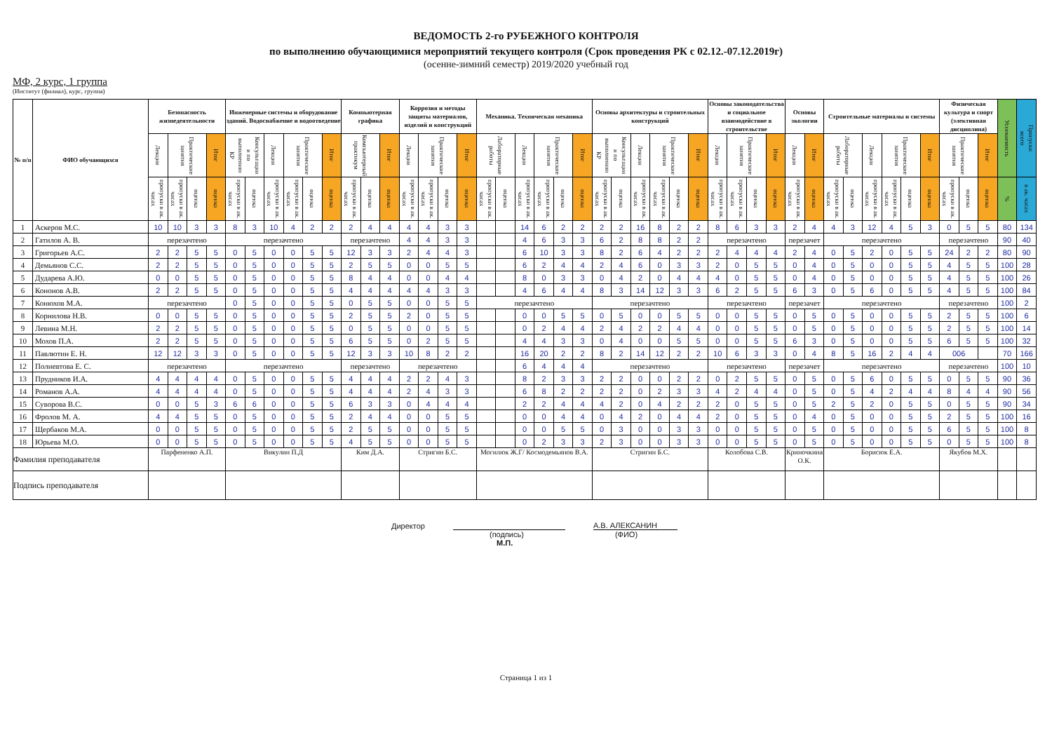ВЕДОМОСТЬ 2-го РУБЕЖНОГО КОНТРОЛЯ
по выполнению обучающимися мероприятий текущего контроля (Срок проведения РК с 02.12.-07.12.2019г)
(осенне-зимний семестр) 2019/2020 учебный год
МФ, 2 курс, 1 группа
(Институт (филиал), курс, группа)
| № п/п | ФИО обучающихся | Безопасность жизнедеятельности | | | | Инженерные системы и оборудование зданий. Водоснабжение и водоотведение | | | | | | Компьютерная графика | | | Коррозия и методы защиты материалов, изделий и конструкций | | | | Механика. Техническая механика | | | | | | Основы архитектуры и строительных конструкций | | | | | | Основы законодательства и социальное взаимодействие в строительстве | | | | Основы экологии | | Строительные материалы и системы | | | | | | Физическая культура и спорт (элективная дисциплина) | | | Успеваемость | Пропуски всего |
| --- | --- | --- | --- | --- | --- | --- | --- | --- | --- | --- | --- | --- | --- | --- | --- | --- | --- | --- | --- | --- | --- | --- | --- | --- | --- | --- | --- | --- | --- | --- | --- | --- | --- | --- | --- | --- | --- | --- | --- | --- | --- | --- | --- | --- | --- | --- | --- |
| | | Лекции | Практические занятия | | Итог | Консультации и по выполнению КР | | Лекции | Практические занятия | | Итог | Компьютерный практикум | | Итог | Лекции | Практические занятия | | Итог | Лабораторные работы | | Лекции | Практические занятия | | Итог | Консультации и по выполнению КР | | Лекции | Практические занятия | | Итог | Лекции | Практические занятия | | Итог | Лекции | Итог | Лабораторные работы | | Лекции | Практические занятия | | Итог | Практические занятия | | Итог | | |
| | | пропуски в ак. часах | пропуски в ак. часах | оценка | оценка | пропуски в ак. часах | оценка | пропуски в ак. часах | пропуски в ак. часах | оценка | оценка | пропуски в ак. часах | оценка | оценка | пропуски в ак. часах | пропуски в ак. часах | оценка | оценка | пропуски в ак. часах | оценка | пропуски в ак. часах | пропуски в ак. часах | оценка | оценка | пропуски в ак. часах | оценка | пропуски в ак. часах | пропуски в ак. часах | оценка | оценка | пропуски в ак. часах | пропуски в ак. часах | оценка | оценка | пропуски в ак. часах | оценка | пропуски в ак. часах | оценка | пропуски в ак. часах | пропуски в ак. часах | оценка | оценка | пропуски в ак. часах | оценка | оценка | % | в ак. часах |
| 1 | Аскеров М.С. | 10 | 10 | 3 | 3 | 8 | 3 | 10 | 4 | 2 | 2 | 2 | 4 | 4 | 4 | 4 | 3 | 3 | | | 14 | 6 | 2 | 2 | 2 | 2 | 16 | 8 | 2 | 2 | 8 | 6 | 3 | 3 | 2 | 4 | 4 | 3 | 12 | 4 | 5 | 3 | 0 | 5 | 5 | 80 | 134 |
| 2 | Гатилов А. В. | перезачтено | | | | перезачтено | | | | | | перезачтено | | | 4 | 4 | 3 | 3 | | | 4 | 6 | 3 | 3 | 6 | 2 | 8 | 8 | 2 | 2 | перезачтено | | | | перезачет | | перезачтено | | | | | | перезачтено | | | 90 | 40 |
| 3 | Григорьев А.С. | 2 | 2 | 5 | 5 | 0 | 5 | 0 | 0 | 5 | 5 | 12 | 3 | 3 | 2 | 4 | 4 | 3 | | | 6 | 10 | 3 | 3 | 8 | 2 | 6 | 4 | 2 | 2 | 2 | 4 | 4 | 4 | 2 | 4 | 0 | 5 | 2 | 0 | 5 | 5 | 24 | 2 | 2 | 80 | 90 |
| 4 | Демьянов С.С. | 2 | 2 | 5 | 5 | 0 | 5 | 0 | 0 | 5 | 5 | 2 | 5 | 5 | 0 | 0 | 5 | 5 | | | 6 | 2 | 4 | 4 | 2 | 4 | 6 | 0 | 3 | 3 | 2 | 0 | 5 | 5 | 0 | 4 | 0 | 5 | 0 | 0 | 5 | 5 | 4 | 5 | 5 | 100 | 28 |
| 5 | Дударева А.Ю. | 0 | 0 | 5 | 5 | 0 | 5 | 0 | 0 | 5 | 5 | 8 | 4 | 4 | 0 | 0 | 4 | 4 | | | 8 | 0 | 3 | 3 | 0 | 4 | 2 | 0 | 4 | 4 | 4 | 0 | 5 | 5 | 0 | 4 | 0 | 5 | 0 | 0 | 5 | 5 | 4 | 5 | 5 | 100 | 26 |
| 6 | Кононов А.В. | 2 | 2 | 5 | 5 | 0 | 5 | 0 | 0 | 5 | 5 | 4 | 4 | 4 | 4 | 4 | 3 | 3 | | | 4 | 6 | 4 | 4 | 8 | 3 | 14 | 12 | 3 | 3 | 6 | 2 | 5 | 5 | 6 | 3 | 0 | 5 | 6 | 0 | 5 | 5 | 4 | 5 | 5 | 100 | 84 |
| 7 | Конюхов М.А. | перезачтено | | | | 0 | 5 | 0 | 0 | 5 | 5 | 0 | 5 | 5 | 0 | 0 | 5 | 5 | перезачтено | | | | | | перезачтено | | | | | | перезачтено | | | | перезачет | | перезачтено | | | | | | перезачтено | | | 100 | 2 |
| 8 | Корнилова Н.В. | 0 | 0 | 5 | 5 | 0 | 5 | 0 | 0 | 5 | 5 | 2 | 5 | 5 | 2 | 0 | 5 | 5 | | | 0 | 0 | 5 | 5 | 0 | 5 | 0 | 0 | 5 | 5 | 0 | 0 | 5 | 5 | 0 | 5 | 0 | 5 | 0 | 0 | 5 | 5 | 2 | 5 | 5 | 100 | 6 |
| 9 | Левина М.Н. | 2 | 2 | 5 | 5 | 0 | 5 | 0 | 0 | 5 | 5 | 0 | 5 | 5 | 0 | 0 | 5 | 5 | | | 0 | 2 | 4 | 4 | 2 | 4 | 2 | 2 | 4 | 4 | 0 | 0 | 5 | 5 | 0 | 5 | 0 | 5 | 0 | 0 | 5 | 5 | 2 | 5 | 5 | 100 | 14 |
| 10 | Мохов П.А. | 2 | 2 | 5 | 5 | 0 | 5 | 0 | 0 | 5 | 5 | 6 | 5 | 5 | 0 | 2 | 5 | 5 | | | 4 | 4 | 3 | 3 | 0 | 4 | 0 | 0 | 5 | 5 | 0 | 0 | 5 | 5 | 6 | 3 | 0 | 5 | 0 | 0 | 5 | 5 | 6 | 5 | 5 | 100 | 32 |
| 11 | Павлютин Е. Н. | 12 | 12 | 3 | 3 | 0 | 5 | 0 | 0 | 5 | 5 | 12 | 3 | 3 | 10 | 8 | 2 | 2 | | | 16 | 20 | 2 | 2 | 8 | 2 | 14 | 12 | 2 | 2 | 10 | 6 | 3 | 3 | 0 | 4 | 8 | 5 | 16 | 2 | 4 | 4 | 006 | | | 70 | 166 |
| 12 | Полиевтова Е. С. | перезачтено | | | | перезачтено | | | | | | перезачтено | | | перезачтено | | | | | | 6 | 4 | 4 | 4 | перезачтено | | | | | | перезачтено | | | | перезачет | | перезачтено | | | | | | перезачтено | | | 100 | 10 |
| 13 | Прудников И.А. | 4 | 4 | 4 | 4 | 0 | 5 | 0 | 0 | 5 | 5 | 4 | 4 | 4 | 2 | 2 | 4 | 3 | | | 8 | 2 | 3 | 3 | 2 | 2 | 0 | 0 | 2 | 2 | 0 | 2 | 5 | 5 | 0 | 5 | 0 | 5 | 6 | 0 | 5 | 5 | 0 | 5 | 5 | 90 | 36 |
| 14 | Романов А.А. | 4 | 4 | 4 | 4 | 0 | 5 | 0 | 0 | 5 | 5 | 4 | 4 | 4 | 2 | 4 | 3 | 3 | | | 6 | 8 | 2 | 2 | 2 | 2 | 0 | 2 | 3 | 3 | 4 | 2 | 4 | 4 | 0 | 5 | 0 | 5 | 4 | 2 | 4 | 4 | 8 | 4 | 4 | 90 | 56 |
| 15 | Суворова В.С. | 0 | 0 | 5 | 3 | 6 | 6 | 0 | 0 | 5 | 5 | 6 | 3 | 3 | 0 | 4 | 4 | 4 | | | 2 | 2 | 4 | 4 | 4 | 2 | 0 | 4 | 2 | 2 | 2 | 0 | 5 | 5 | 0 | 5 | 2 | 5 | 2 | 0 | 5 | 5 | 0 | 5 | 5 | 90 | 34 |
| 16 | Фролов М. А. | 4 | 4 | 5 | 5 | 0 | 5 | 0 | 0 | 5 | 5 | 2 | 4 | 4 | 0 | 0 | 5 | 5 | | | 0 | 0 | 4 | 4 | 0 | 4 | 2 | 0 | 4 | 4 | 2 | 0 | 5 | 5 | 0 | 4 | 0 | 5 | 0 | 0 | 5 | 5 | 2 | 5 | 5 | 100 | 16 |
| 17 | Щербаков М.А. | 0 | 0 | 5 | 5 | 0 | 5 | 0 | 0 | 5 | 5 | 2 | 5 | 5 | 0 | 0 | 5 | 5 | | | 0 | 0 | 5 | 5 | 0 | 3 | 0 | 0 | 3 | 3 | 0 | 0 | 5 | 5 | 0 | 5 | 0 | 5 | 0 | 0 | 5 | 5 | 6 | 5 | 5 | 100 | 8 |
| 18 | Юрьева М.О. | 0 | 0 | 5 | 5 | 0 | 5 | 0 | 0 | 5 | 5 | 4 | 5 | 5 | 0 | 0 | 5 | 5 | | | 0 | 2 | 3 | 3 | 2 | 3 | 0 | 0 | 3 | 3 | 0 | 0 | 5 | 5 | 0 | 5 | 0 | 5 | 0 | 0 | 5 | 5 | 0 | 5 | 5 | 100 | 8 |
| Фамилия преподавателя | | Парфененко А.П. | | | | Викулин П.Д | | | | | | Ким Д.А. | | | Стригин Б.С. | | | | Могилюк Ж.Г/ Космодемьянов В.А. | | | | | | Стригин Б.С. | | | | | | Колобова С.В. | | | | Криночкина О.К. | | Борисюк Е.А. | | | | | | Якубов М.Х. | | | | |
| Подпись преподавателя | | | | | | | | | | | | | | | | | | | | | | | | | | | | | | | | | | | | | | | | | | | | | | | |
Директор А.В. АЛЕКСАНИН
(подпись) (ФИО)
М.П.
Страница 1 из 1